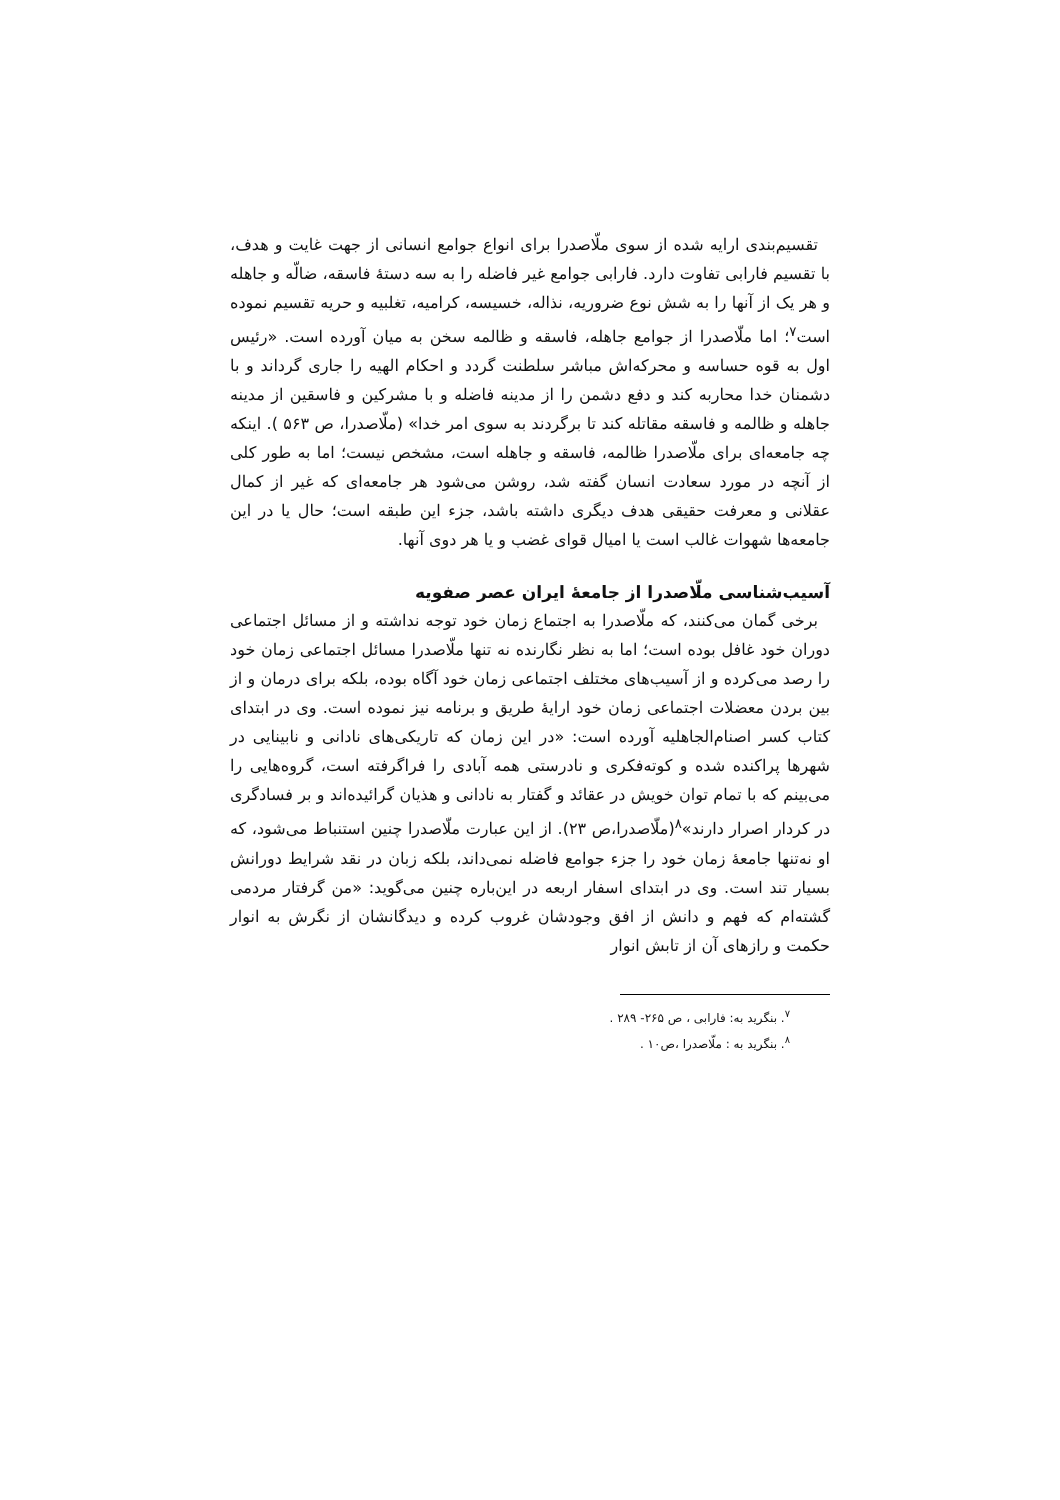تقسیم‌بندی ارایه شده از سوی ملّاصدرا برای انواع جوامع انسانی از جهت غایت و هدف، با تقسیم فارابی تفاوت دارد. فارابی جوامع غیر فاضله را به سه دستهٔ فاسقه، ضالّه و جاهله و هر یک از آنها را به شش نوع ضروریه، نذاله، خسیسه، کرامیه، تغلبیه و حریه تقسیم نموده است<sup>۷</sup>؛ اما ملّاصدرا از جوامع جاهله، فاسقه و ظالمه سخن به میان آورده است. «رئیس اول به قوه حساسه و محرکه‌اش مباشر سلطنت گردد و احکام الهیه را جاری گرداند و با دشمنان خدا محاربه کند و دفع دشمن را از مدینه فاضله و با مشرکین و فاسقین از مدینه جاهله و ظالمه و فاسقه مقاتله کند تا برگردند به سوی امر خدا» (ملّاصدرا، ص ۵۶۳ ). اینکه چه جامعه‌ای برای ملّاصدرا ظالمه، فاسقه و جاهله است، مشخص نیست؛ اما به طور کلی از آنچه در مورد سعادت انسان گفته شد، روشن می‌شود هر جامعه‌ای که غیر از کمال عقلانی و معرفت حقیقی هدف دیگری داشته باشد، جزء این طبقه است؛ حال یا در این جامعه‌ها شهوات غالب است یا امیال قوای غضب و یا هر دوی آنها.
آسیب‌شناسی ملّاصدرا از جامعهٔ ایران عصر صفویه
برخی گمان می‌کنند، که ملّاصدرا به اجتماع زمان خود توجه نداشته و از مسائل اجتماعی دوران خود غافل بوده است؛ اما به نظر نگارنده نه تنها ملّاصدرا مسائل اجتماعی زمان خود را رصد می‌کرده و از آسیب‌های مختلف اجتماعی زمان خود آگاه بوده، بلکه برای درمان و از بین بردن معضلات اجتماعی زمان خود ارایهٔ طریق و برنامه نیز نموده است. وی در ابتدای کتاب کسر اصنام‌الجاهلیه آورده است: «در این زمان که تاریکی‌های نادانی و نابینایی در شهرها پراکنده شده و کوته‌فکری و نادرستی همه آبادی را فراگرفته است، گروه‌هایی را می‌بینم که با تمام توان خویش در عقائد و گفتار به نادانی و هذیان گرائیده‌اند و بر فسادگری در کردار اصرار دارند»<sup>۸</sup>(ملّاصدرا،ص ۲۳). از این عبارت ملّاصدرا چنین استنباط می‌شود، که او نه‌تنها جامعهٔ زمان خود را جزء جوامع فاضله نمی‌داند، بلکه زبان در نقد شرایط دورانش بسیار تند است. وی در ابتدای اسفار اربعه در این‌باره چنین می‌گوید: «من گرفتار مردمی گشته‌ام که فهم و دانش از افق وجودشان غروب کرده و دیدگانشان از نگرش به انوار حکمت و رازهای آن از تابش انوار
<sup>۷</sup>. بنگرید به: فارابی ، ص ۲۶۵- ۲۸۹ .
<sup>۸</sup>. بنگرید به : ملّاصدرا ،ص۱۰ .